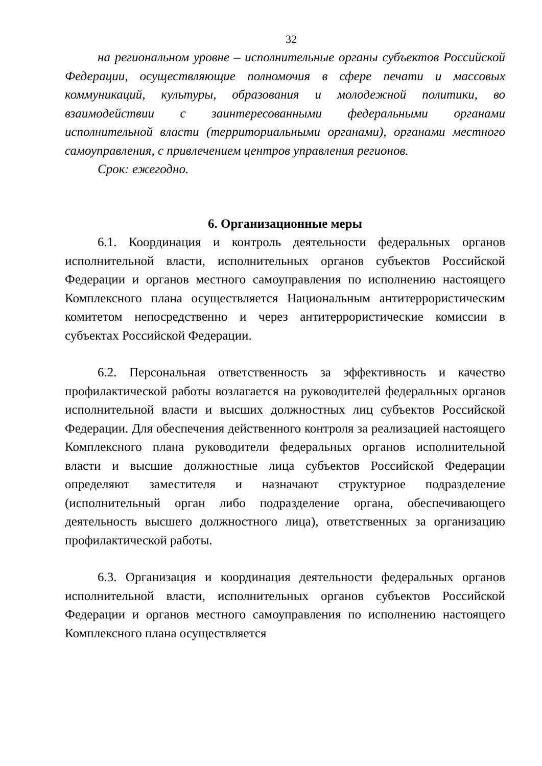32
на региональном уровне – исполнительные органы субъектов Российской Федерации, осуществляющие полномочия в сфере печати и массовых коммуникаций, культуры, образования и молодежной политики, во взаимодействии с заинтересованными федеральными органами исполнительной власти (территориальными органами), органами местного самоуправления, с привлечением центров управления регионов.
Срок: ежегодно.
6. Организационные меры
6.1. Координация и контроль деятельности федеральных органов исполнительной власти, исполнительных органов субъектов Российской Федерации и органов местного самоуправления по исполнению настоящего Комплексного плана осуществляется Национальным антитеррористическим комитетом непосредственно и через антитеррористические комиссии в субъектах Российской Федерации.
6.2. Персональная ответственность за эффективность и качество профилактической работы возлагается на руководителей федеральных органов исполнительной власти и высших должностных лиц субъектов Российской Федерации. Для обеспечения действенного контроля за реализацией настоящего Комплексного плана руководители федеральных органов исполнительной власти и высшие должностные лица субъектов Российской Федерации определяют заместителя и назначают структурное подразделение (исполнительный орган либо подразделение органа, обеспечивающего деятельность высшего должностного лица), ответственных за организацию профилактической работы.
6.3. Организация и координация деятельности федеральных органов исполнительной власти, исполнительных органов субъектов Российской Федерации и органов местного самоуправления по исполнению настоящего Комплексного плана осуществляется